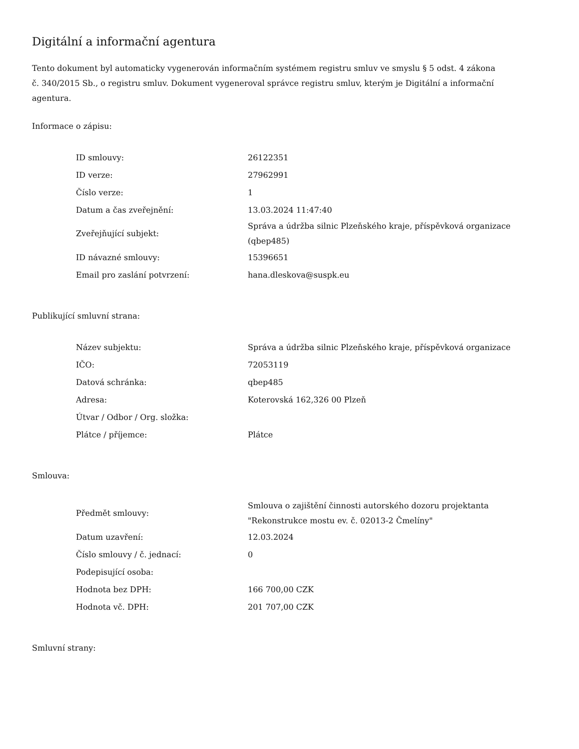Digitální a informační agentura
Tento dokument byl automaticky vygenerován informačním systémem registru smluv ve smyslu § 5 odst. 4 zákona
č. 340/2015 Sb., o registru smluv. Dokument vygeneroval správce registru smluv, kterým je Digitální a informační agentura.
Informace o zápisu:
| ID smlouvy: | 26122351 |
| ID verze: | 27962991 |
| Číslo verze: | 1 |
| Datum a čas zveřejnění: | 13.03.2024 11:47:40 |
| Zveřejňující subjekt: | Správa a údržba silnic Plzeňského kraje, příspěvková organizace (qbep485) |
| ID návazné smlouvy: | 15396651 |
| Email pro zaslání potvrzení: | hana.dleskova@suspk.eu |
Publikující smluvní strana:
| Název subjektu: | Správa a údržba silnic Plzeňského kraje, příspěvková organizace |
| IČO: | 72053119 |
| Datová schránka: | qbep485 |
| Adresa: | Koterovská 162,326 00 Plzeň |
| Útvar / Odbor / Org. složka: | |
| Plátce / příjemce: | Plátce |
Smlouva:
| Předmět smlouvy: | Smlouva o zajištění činnosti autorského dozoru projektanta "Rekonstrukce mostu ev. č. 02013-2 Čmelíny" |
| Datum uzavření: | 12.03.2024 |
| Číslo smlouvy / č. jednací: | 0 |
| Podepisující osoba: | |
| Hodnota bez DPH: | 166 700,00 CZK |
| Hodnota vč. DPH: | 201 707,00 CZK |
Smluvní strany: